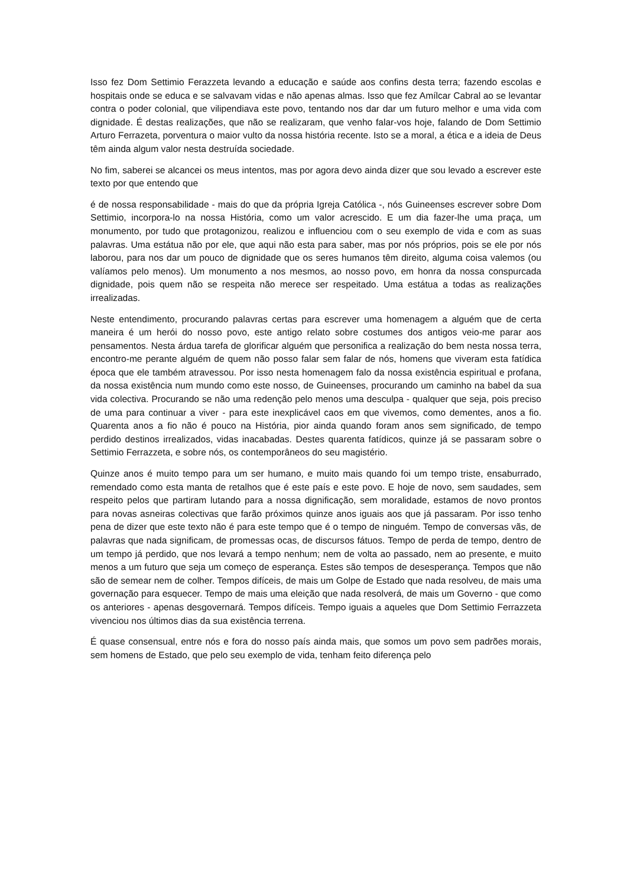Isso fez Dom Settimio Ferazzeta levando a educação e saúde aos confins desta terra; fazendo escolas e hospitais onde se educa e se salvavam vidas e não apenas almas. Isso que fez Amílcar Cabral ao se levantar contra o poder colonial, que vilipendiava este povo, tentando nos dar dar um futuro melhor e uma vida com dignidade. É destas realizações, que não se realizaram, que venho falar-vos hoje, falando de Dom Settimio Arturo Ferrazeta, porventura o maior vulto da nossa história recente. Isto se a moral, a ética e a ideia de Deus têm ainda algum valor nesta destruída sociedade.
No fim, saberei se alcancei os meus intentos, mas por agora devo ainda dizer que sou levado a escrever este texto por que entendo que
é de nossa responsabilidade - mais do que da própria Igreja Católica -, nós Guineenses escrever sobre Dom Settimio, incorpora-lo na nossa História, como um valor acrescido. E um dia fazer-lhe uma praça, um monumento, por tudo que protagonizou, realizou e influenciou com o seu exemplo de vida e com as suas palavras. Uma estátua não por ele, que aqui não esta para saber, mas por nós próprios, pois se ele por nós laborou, para nos dar um pouco de dignidade que os seres humanos têm direito, alguma coisa valemos (ou valíamos pelo menos). Um monumento a nos mesmos, ao nosso povo, em honra da nossa conspurcada dignidade, pois quem não se respeita não merece ser respeitado. Uma estátua a todas as realizações irrealizadas.
Neste entendimento, procurando palavras certas para escrever uma homenagem a alguém que de certa maneira é um herói do nosso povo, este antigo relato sobre costumes dos antigos veio-me parar aos pensamentos. Nesta árdua tarefa de glorificar alguém que personifica a realização do bem nesta nossa terra, encontro-me perante alguém de quem não posso falar sem falar de nós, homens que viveram esta fatídica época que ele também atravessou. Por isso nesta homenagem falo da nossa existência espiritual e profana, da nossa existência num mundo como este nosso, de Guineenses, procurando um caminho na babel da sua vida colectiva. Procurando se não uma redenção pelo menos uma desculpa - qualquer que seja, pois preciso de uma para continuar a viver - para este inexplicável caos em que vivemos, como dementes, anos a fio. Quarenta anos a fio não é pouco na História, pior ainda quando foram anos sem significado, de tempo perdido destinos irrealizados, vidas inacabadas. Destes quarenta fatídicos, quinze já se passaram sobre o Settimio Ferrazzeta, e sobre nós, os contemporâneos do seu magistério.
Quinze anos é muito tempo para um ser humano, e muito mais quando foi um tempo triste, ensaburrado, remendado como esta manta de retalhos que é este país e este povo. E hoje de novo, sem saudades, sem respeito pelos que partiram lutando para a nossa dignificação, sem moralidade, estamos de novo prontos para novas asneiras colectivas que farão próximos quinze anos iguais aos que já passaram. Por isso tenho pena de dizer que este texto não é para este tempo que é o tempo de ninguém. Tempo de conversas vãs, de palavras que nada significam, de promessas ocas, de discursos fátuos. Tempo de perda de tempo, dentro de um tempo já perdido, que nos levará a tempo nenhum; nem de volta ao passado, nem ao presente, e muito menos a um futuro que seja um começo de esperança. Estes são tempos de desesperança. Tempos que não são de semear nem de colher. Tempos difíceis, de mais um Golpe de Estado que nada resolveu, de mais uma governação para esquecer. Tempo de mais uma eleição que nada resolverá, de mais um Governo - que como os anteriores - apenas desgovernará. Tempos difíceis. Tempo iguais a aqueles que Dom Settimio Ferrazzeta vivenciou nos últimos dias da sua existência terrena.
É quase consensual, entre nós e fora do nosso país ainda mais, que somos um povo sem padrões morais, sem homens de Estado, que pelo seu exemplo de vida, tenham feito diferença pelo